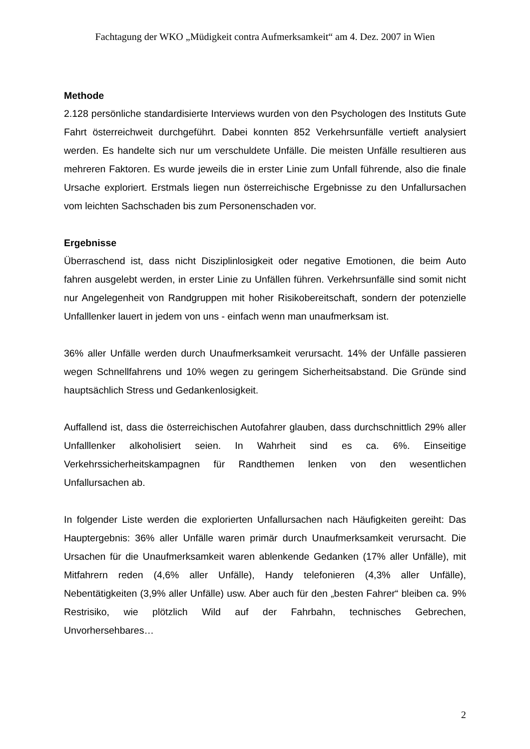Fachtagung der WKO „Müdigkeit contra Aufmerksamkeit“ am 4. Dez. 2007 in Wien
Methode
2.128 persönliche standardisierte Interviews wurden von den Psychologen des Instituts Gute Fahrt österreichweit durchgeführt. Dabei konnten 852 Verkehrsunfälle vertieft analysiert werden. Es handelte sich nur um verschuldete Unfälle. Die meisten Unfälle resultieren aus mehreren Faktoren. Es wurde jeweils die in erster Linie zum Unfall führende, also die finale Ursache exploriert. Erstmals liegen nun österreichische Ergebnisse zu den Unfallursachen vom leichten Sachschaden bis zum Personenschaden vor.
Ergebnisse
Überraschend ist, dass nicht Disziplinlosigkeit oder negative Emotionen, die beim Auto fahren ausgelebt werden, in erster Linie zu Unfällen führen. Verkehrsunfälle sind somit nicht nur Angelegenheit von Randgruppen mit hoher Risikobereitschaft, sondern der potenzielle Unfalllenker lauert in jedem von uns - einfach wenn man unaufmerksam ist.
36% aller Unfälle werden durch Unaufmerksamkeit verursacht. 14% der Unfälle passieren wegen Schnellfahrens und 10% wegen zu geringem Sicherheitsabstand. Die Gründe sind hauptsächlich Stress und Gedankenlosigkeit.
Auffallend ist, dass die österreichischen Autofahrer glauben, dass durchschnittlich 29% aller Unfalllenker alkoholisiert seien. In Wahrheit sind es ca. 6%. Einseitige Verkehrssicherheitskampagnen für Randthemen lenken von den wesentlichen Unfallursachen ab.
In folgender Liste werden die explorierten Unfallursachen nach Häufigkeiten gereiht: Das Hauptergebnis: 36% aller Unfälle waren primär durch Unaufmerksamkeit verursacht. Die Ursachen für die Unaufmerksamkeit waren ablenkende Gedanken (17% aller Unfälle), mit Mitfahrern reden (4,6% aller Unfälle), Handy telefonieren (4,3% aller Unfälle), Nebentätigkeiten (3,9% aller Unfälle) usw. Aber auch für den „besten Fahrer“ bleiben ca. 9% Restrisiko, wie plötzlich Wild auf der Fahrbahn, technisches Gebrechen, Unvorhersehbares…
2